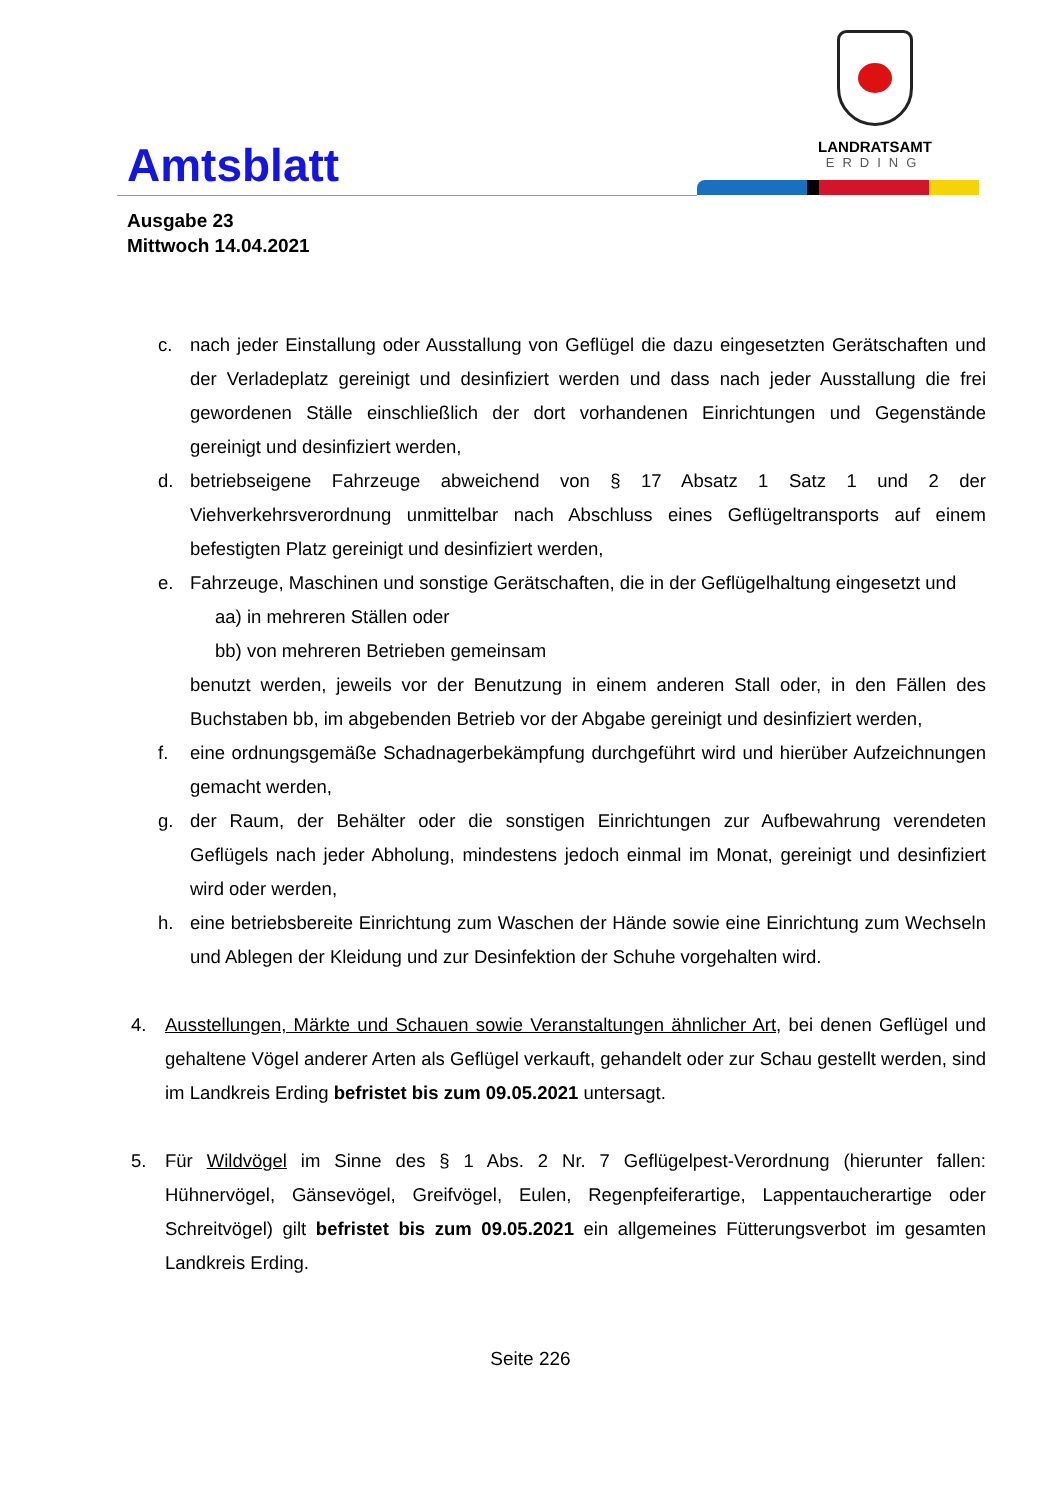Amtsblatt
LANDRATSAMT
ERDING
Ausgabe 23
Mittwoch 14.04.2021
c. nach jeder Einstallung oder Ausstallung von Geflügel die dazu eingesetzten Gerätschaften und der Verladeplatz gereinigt und desinfiziert werden und dass nach jeder Ausstallung die frei gewordenen Ställe einschließlich der dort vorhandenen Einrichtungen und Gegenstände gereinigt und desinfiziert werden,
d. betriebseigene Fahrzeuge abweichend von § 17 Absatz 1 Satz 1 und 2 der Viehverkehrsverordnung unmittelbar nach Abschluss eines Geflügeltransports auf einem befestigten Platz gereinigt und desinfiziert werden,
e. Fahrzeuge, Maschinen und sonstige Gerätschaften, die in der Geflügelhaltung eingesetzt und
aa) in mehreren Ställen oder
bb) von mehreren Betrieben gemeinsam
benutzt werden, jeweils vor der Benutzung in einem anderen Stall oder, in den Fällen des Buchstaben bb, im abgebenden Betrieb vor der Abgabe gereinigt und desinfiziert werden,
f. eine ordnungsgemäße Schadnagerbekämpfung durchgeführt wird und hierüber Aufzeichnungen gemacht werden,
g. der Raum, der Behälter oder die sonstigen Einrichtungen zur Aufbewahrung verendeten Geflügels nach jeder Abholung, mindestens jedoch einmal im Monat, gereinigt und desinfiziert wird oder werden,
h. eine betriebsbereite Einrichtung zum Waschen der Hände sowie eine Einrichtung zum Wechseln und Ablegen der Kleidung und zur Desinfektion der Schuhe vorgehalten wird.
4. Ausstellungen, Märkte und Schauen sowie Veranstaltungen ähnlicher Art, bei denen Geflügel und gehaltene Vögel anderer Arten als Geflügel verkauft, gehandelt oder zur Schau gestellt werden, sind im Landkreis Erding befristet bis zum 09.05.2021 untersagt.
5. Für Wildvögel im Sinne des § 1 Abs. 2 Nr. 7 Geflügelpest-Verordnung (hierunter fallen: Hühnervögel, Gänsevögel, Greifvögel, Eulen, Regenpfeiferartige, Lappentaucherartige oder Schreitvögel) gilt befristet bis zum 09.05.2021 ein allgemeines Fütterungsverbot im gesamten Landkreis Erding.
Seite 226